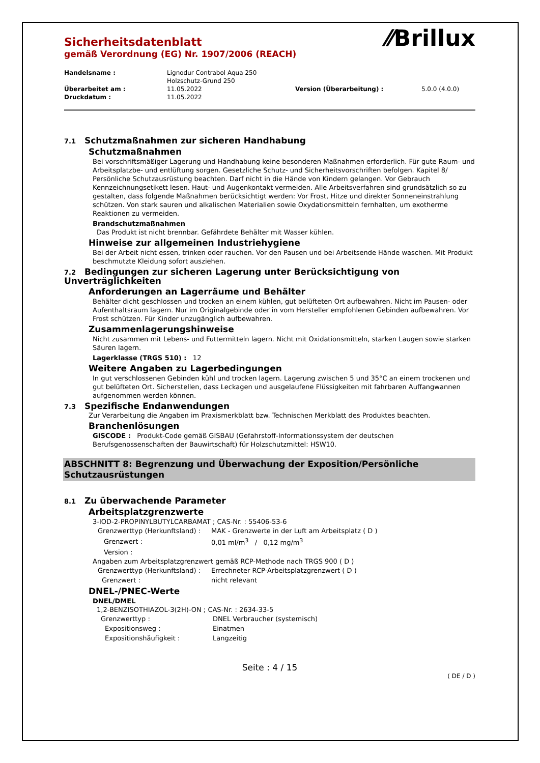⁄⁄Brillux
Sicherheitsdatenblatt
gemäß Verordnung (EG) Nr. 1907/2006 (REACH)
| Handelsname : | Lignodur Contrabol Aqua 250 Holzschutz-Grund 250 | | |
| Überarbeitet am : | 11.05.2022 | Version (Überarbeitung) : | 5.0.0 (4.0.0) |
| Druckdatum : | 11.05.2022 | | |
7.1 Schutzmaßnahmen zur sicheren Handhabung
Schutzmaßnahmen
Bei vorschriftsmäßiger Lagerung und Handhabung keine besonderen Maßnahmen erforderlich. Für gute Raum- und Arbeitsplatzbe- und entlüftung sorgen. Gesetzliche Schutz- und Sicherheitsvorschriften befolgen. Kapitel 8/ Persönliche Schutzausrüstung beachten. Darf nicht in die Hände von Kindern gelangen. Vor Gebrauch Kennzeichnungsetikett lesen. Haut- und Augenkontakt vermeiden. Alle Arbeitsverfahren sind grundsätzlich so zu gestalten, dass folgende Maßnahmen berücksichtigt werden: Vor Frost, Hitze und direkter Sonneneinstrahlung schützen. Von stark sauren und alkalischen Materialien sowie Oxydationsmitteln fernhalten, um exotherme Reaktionen zu vermeiden.
Brandschutzmaßnahmen
Das Produkt ist nicht brennbar. Gefährdete Behälter mit Wasser kühlen.
Hinweise zur allgemeinen Industriehygiene
Bei der Arbeit nicht essen, trinken oder rauchen. Vor den Pausen und bei Arbeitsende Hände waschen. Mit Produkt beschmutzte Kleidung sofort ausziehen.
7.2 Bedingungen zur sicheren Lagerung unter Berücksichtigung von Unverträglichkeiten
Anforderungen an Lagerräume und Behälter
Behälter dicht geschlossen und trocken an einem kühlen, gut belüfteten Ort aufbewahren. Nicht im Pausen- oder Aufenthaltsraum lagern. Nur im Originalgebinde oder in vom Hersteller empfohlenen Gebinden aufbewahren. Vor Frost schützen. Für Kinder unzugänglich aufbewahren.
Zusammenlagerungshinweise
Nicht zusammen mit Lebens- und Futtermitteln lagern. Nicht mit Oxidationsmitteln, starken Laugen sowie starken Säuren lagern.
Lagerklasse (TRGS 510) : 12
Weitere Angaben zu Lagerbedingungen
In gut verschlossenen Gebinden kühl und trocken lagern. Lagerung zwischen 5 und 35°C an einem trockenen und gut belüfteten Ort. Sicherstellen, dass Leckagen und ausgelaufene Flüssigkeiten mit fahrbaren Auffangwannen aufgenommen werden können.
7.3 Spezifische Endanwendungen
Zur Verarbeitung die Angaben im Praxismerkblatt bzw. Technischen Merkblatt des Produktes beachten.
Branchenlösungen
GISCODE : Produkt-Code gemäß GISBAU (Gefahrstoff-Informationssystem der deutschen Berufsgenossenschaften der Bauwirtschaft) für Holzschutzmittel: HSW10.
ABSCHNITT 8: Begrenzung und Überwachung der Exposition/Persönliche Schutzausrüstungen
8.1 Zu überwachende Parameter
Arbeitsplatzgrenzwerte
3-IOD-2-PROPINYLBUTYLCARBAMAT ; CAS-Nr. : 55406-53-6
| Grenzwerttyp (Herkunftsland) : | MAK - Grenzwerte in der Luft am Arbeitsplatz ( D ) |
| Grenzwert : | 0,01 ml/m<sup>3</sup> / 0,12 mg/m<sup>3</sup> |
| Version : | |
Angaben zum Arbeitsplatzgrenzwert gemäß RCP-Methode nach TRGS 900 ( D )
| Grenzwerttyp (Herkunftsland) : | Errechneter RCP-Arbeitsplatzgrenzwert ( D ) |
| Grenzwert : | nicht relevant |
DNEL-/PNEC-Werte
DNEL/DMEL
1,2-BENZISOTHIAZOL-3(2H)-ON ; CAS-Nr. : 2634-33-5
| Grenzwerttyp : | DNEL Verbraucher (systemisch) |
| Expositionsweg : | Einatmen |
| Expositionshäufigkeit : | Langzeitig |
Seite : 4 / 15
( DE / D )